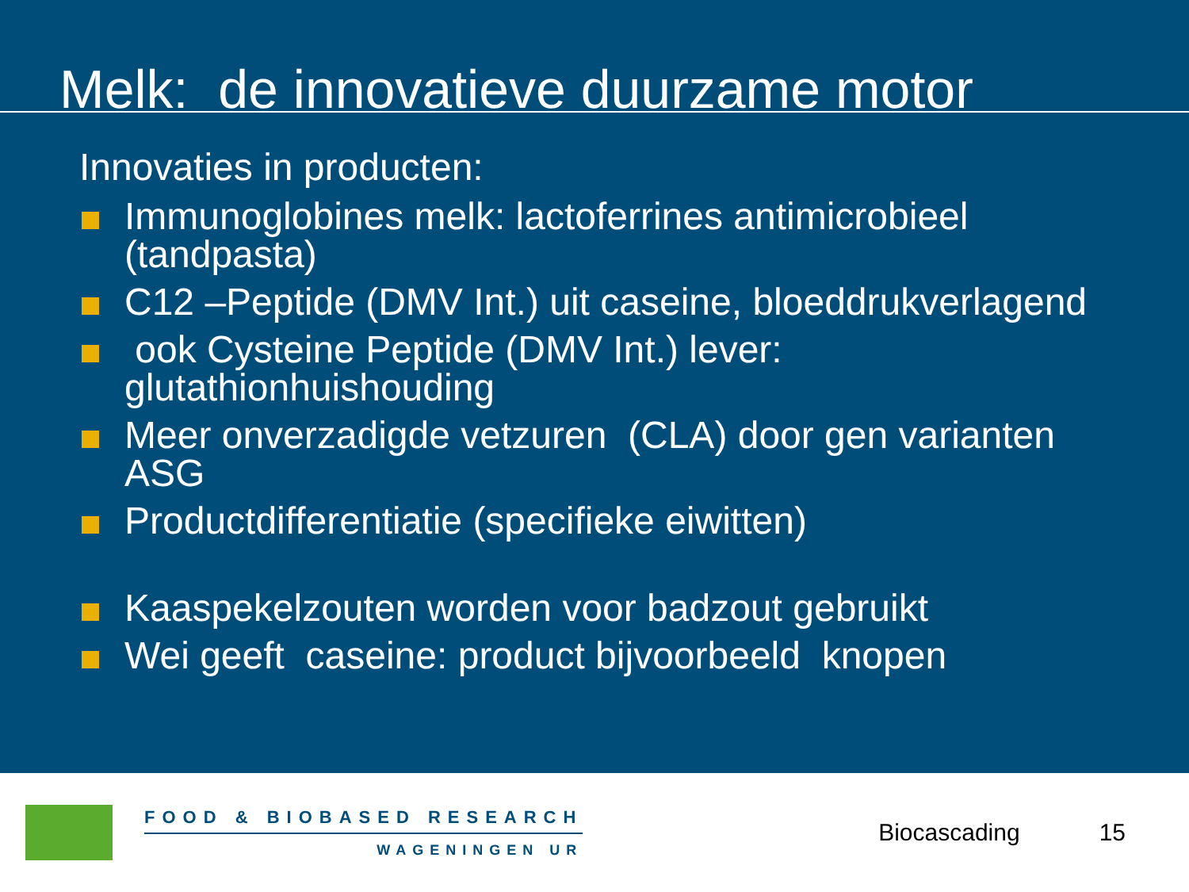Melk: de innovatieve duurzame motor
Innovaties in producten:
Immunoglobines melk: lactoferrines antimicrobieel (tandpasta)
C12 –Peptide (DMV Int.) uit caseine, bloeddrukverlagend
ook Cysteine Peptide (DMV Int.) lever: glutathionhuishouding
Meer onverzadigde vetzuren (CLA) door gen varianten ASG
Productdifferentiatie (specifieke eiwitten)
Kaaspekelzouten worden voor badzout gebruikt
Wei geeft caseine: product bijvoorbeeld knopen
FOOD & BIOBASED RESEARCH
WAGENINGEN UR
Biocascading 15